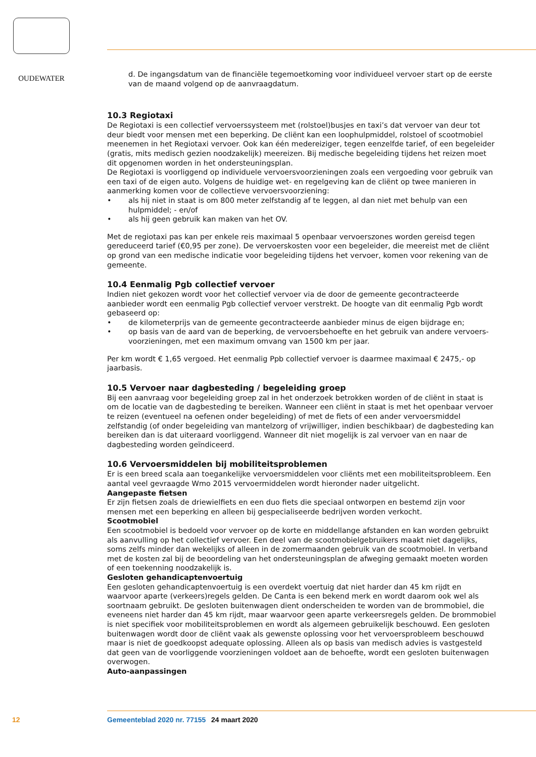OUDEWATER
d. De ingangsdatum van de financiële tegemoetkoming voor individueel vervoer start op de eerste van de maand volgend op de aanvraagdatum.
10.3 Regiotaxi
De Regiotaxi is een collectief vervoerssysteem met (rolstoel)busjes en taxi’s dat vervoer van deur tot deur biedt voor mensen met een beperking. De cliënt kan een loophulpmiddel, rolstoel of scootmobiel meenemen in het Regiotaxi vervoer. Ook kan één medereiziger, tegen eenzelfde tarief, of een begeleider (gratis, mits medisch gezien noodzakelijk) meereizen. Bij medische begeleiding tijdens het reizen moet dit opgenomen worden in het ondersteuningsplan.
De Regiotaxi is voorliggend op individuele vervoersvoorzieningen zoals een vergoeding voor gebruik van een taxi of de eigen auto. Volgens de huidige wet- en regelgeving kan de cliënt op twee manieren in aanmerking komen voor de collectieve vervoersvoorziening:
• als hij niet in staat is om 800 meter zelfstandig af te leggen, al dan niet met behulp van een hulpmiddel; - en/of
• als hij geen gebruik kan maken van het OV.
Met de regiotaxi pas kan per enkele reis maximaal 5 openbaar vervoerszones worden gereisd tegen gereduceerd tarief (€0,95 per zone). De vervoerskosten voor een begeleider, die meereist met de cliënt op grond van een medische indicatie voor begeleiding tijdens het vervoer, komen voor rekening van de gemeente.
10.4 Eenmalig Pgb collectief vervoer
Indien niet gekozen wordt voor het collectief vervoer via de door de gemeente gecontracteerde aanbieder wordt een eenmalig Pgb collectief vervoer verstrekt. De hoogte van dit eenmalig Pgb wordt gebaseerd op:
• de kilometerprijs van de gemeente gecontracteerde aanbieder minus de eigen bijdrage en;
• op basis van de aard van de beperking, de vervoersbehoefte en het gebruik van andere vervoers­voorzieningen, met een maximum omvang van 1500 km per jaar.
Per km wordt € 1,65 vergoed. Het eenmalig Ppb collectief vervoer is daarmee maximaal € 2475,- op jaarbasis.
10.5 Vervoer naar dagbesteding / begeleiding groep
Bij een aanvraag voor begeleiding groep zal in het onderzoek betrokken worden of de cliënt in staat is om de locatie van de dagbesteding te bereiken. Wanneer een cliënt in staat is met het openbaar vervoer te reizen (eventueel na oefenen onder begeleiding) of met de fiets of een ander vervoersmiddel zelfstandig (of onder begeleiding van mantelzorg of vrijwilliger, indien beschikbaar) de dagbesteding kan bereiken dan is dat uiteraard voorliggend. Wanneer dit niet mogelijk is zal vervoer van en naar de dagbesteding worden geïndiceerd.
10.6 Vervoersmiddelen bij mobiliteitsproblemen
Er is een breed scala aan toegankelijke vervoersmiddelen voor cliënts met een mobiliteitsprobleem. Een aantal veel gevraagde Wmo 2015 vervoermiddelen wordt hieronder nader uitgelicht.
Aangepaste fietsen
Er zijn fietsen zoals de driewielfiets en een duo fiets die speciaal ontworpen en bestemd zijn voor mensen met een beperking en alleen bij gespecialiseerde bedrijven worden verkocht.
Scootmobiel
Een scootmobiel is bedoeld voor vervoer op de korte en middellange afstanden en kan worden gebruikt als aanvulling op het collectief vervoer. Een deel van de scootmobielgebruikers maakt niet dagelijks, soms zelfs minder dan wekelijks of alleen in de zomermaanden gebruik van de scootmobiel. In verband met de kosten zal bij de beoordeling van het ondersteuningsplan de afweging gemaakt moeten worden of een toekenning noodzakelijk is.
Gesloten gehandicaptenvoertuig
Een gesloten gehandicaptenvoertuig is een overdekt voertuig dat niet harder dan 45 km rijdt en waarvoor aparte (verkeers)regels gelden. De Canta is een bekend merk en wordt daarom ook wel als soortnaam gebruikt. De gesloten buitenwagen dient onderscheiden te worden van de brommobiel, die eveneens niet harder dan 45 km rijdt, maar waarvoor geen aparte verkeersregels gelden. De brommobiel is niet specifiek voor mobiliteitsproblemen en wordt als algemeen gebruikelijk beschouwd. Een gesloten buitenwagen wordt door de cliënt vaak als gewenste oplossing voor het vervoersprobleem beschouwd maar is niet de goedkoopst adequate oplossing. Alleen als op basis van medisch advies is vastgesteld dat geen van de voorliggende voorzieningen voldoet aan de behoefte, wordt een gesloten buitenwagen overwogen.
Auto-aanpassingen
12 Gemeenteblad 2020 nr. 77155 24 maart 2020